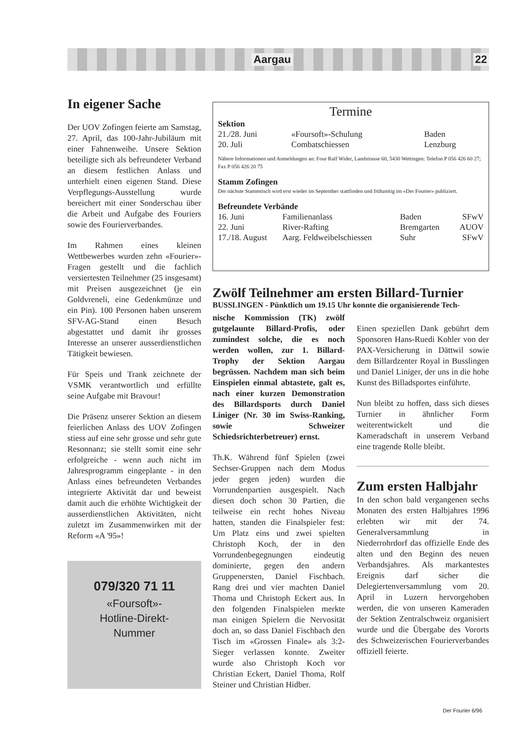Aargau 22
In eigener Sache
Der UOV Zofingen feierte am Samstag, 27. April, das 100-Jahr-Jubiläum mit einer Fahnenweihe. Unsere Sektion beteiligte sich als befreundeter Verband an diesem festlichen Anlass und unterhielt einen eigenen Stand. Diese Verpflegungs-Ausstellung wurde bereichert mit einer Sonderschau über die Arbeit und Aufgabe des Fouriers sowie des Fourierverbandes.
Im Rahmen eines kleinen Wettbewerbes wurden zehn «Fourier»-Fragen gestellt und die fachlich versiertesten Teilnehmer (25 insgesamt) mit Preisen ausgezeichnet (je ein Goldvreneli, eine Gedenkmünze und ein Pin). 100 Personen haben unserem SFV-AG-Stand einen Besuch abgestattet und damit ihr grosses Interesse an unserer ausserdienstlichen Tätigkeit bewiesen.
Für Speis und Trank zeichnete der VSMK verantwortlich und erfüllte seine Aufgabe mit Bravour!
Die Präsenz unserer Sektion an diesem feierlichen Anlass des UOV Zofingen stiess auf eine sehr grosse und sehr gute Resonnanz; sie stellt somit eine sehr erfolgreiche - wenn auch nicht im Jahresprogramm eingeplante - in den Anlass eines befreundeten Verbandes integrierte Aktivität dar und beweist damit auch die erhöhte Wichtigkeit der ausserdienstlichen Aktivitäten, nicht zuletzt im Zusammenwirken mit der Reform «A '95»!
079/320 71 11
«Foursoft»-
Hotline-Direkt-
Nummer
Termine
Sektion
| 21./28. Juni | «Foursoft»-Schulung | Baden |
| 20. Juli | Combatschiessen | Lenzburg |
Nähere Informationen und Anmeldungen an: Four Ralf Wider, Landstrasse 60, 5430 Wettingen: Telefon P 056 426 60 27; Fax P 056 426 20 75
Stamm Zofingen
Der nächste Stammtisch wird erst wieder im September stattfinden und frühzeitig im «Der Fourier» publiziert.
Befreundete Verbände
| 16. Juni | Familienanlass | Baden | SFwV |
| 22. Juni | River-Rafting | Bremgarten | AUOV |
| 17./18. August | Aarg. Feldweibelschiessen | Suhr | SFwV |
Zwölf Teilnehmer am ersten Billard-Turnier
BUSSLINGEN - Pünktlich um 19.15 Uhr konnte die organisierende Tech-
nische Kommission (TK) zwölf gutgelaunte Billard-Profis, oder zumindest solche, die es noch werden wollen, zur 1. Billard-Trophy der Sektion Aargau begrüssen. Nachdem man sich beim Einspielen einmal abtastete, galt es, nach einer kurzen Demonstration des Billardsports durch Daniel Liniger (Nr. 30 im Swiss-Ranking, sowie Schweizer Schiedsrichterbetreuer) ernst.
Th.K. Während fünf Spielen (zwei Sechser-Gruppen nach dem Modus jeder gegen jeden) wurden die Vorrundenpartien ausgespielt. Nach diesen doch schon 30 Partien, die teilweise ein recht hohes Niveau hatten, standen die Finalspieler fest: Um Platz eins und zwei spielten Christoph Koch, der in den Vorrundenbegegnungen eindeutig dominierte, gegen den andern Gruppenersten, Daniel Fischbach. Rang drei und vier machten Daniel Thoma und Christoph Eckert aus. In den folgenden Finalspielen merkte man einigen Spielern die Nervosität doch an, so dass Daniel Fischbach den Tisch im «Grossen Finale» als 3:2-Sieger verlassen konnte. Zweiter wurde also Christoph Koch vor Christian Eckert, Daniel Thoma, Rolf Steiner und Christian Hidber.
Einen speziellen Dank gebührt dem Sponsoren Hans-Ruedi Kohler von der PAX-Versicherung in Dättwil sowie dem Billardzenter Royal in Busslingen und Daniel Liniger, der uns in die hohe Kunst des Billadsportes einführte.
Nun bleibt zu hoffen, dass sich dieses Turnier in ähnlicher Form weiterentwickelt und die Kameradschaft in unserem Verband eine tragende Rolle bleibt.
Zum ersten Halbjahr
In den schon bald vergangenen sechs Monaten des ersten Halbjahres 1996 erlebten wir mit der 74. Generalversammlung in Niederrohrdorf das offizielle Ende des alten und den Beginn des neuen Verbandsjahres. Als markantestes Ereignis darf sicher die Delegiertenversammlung vom 20. April in Luzern hervorgehoben werden, die von unseren Kameraden der Sektion Zentralschweiz organisiert wurde und die Übergabe des Vororts des Schweizerischen Fourierverbandes offiziell feierte.
Der Fourier 6/96